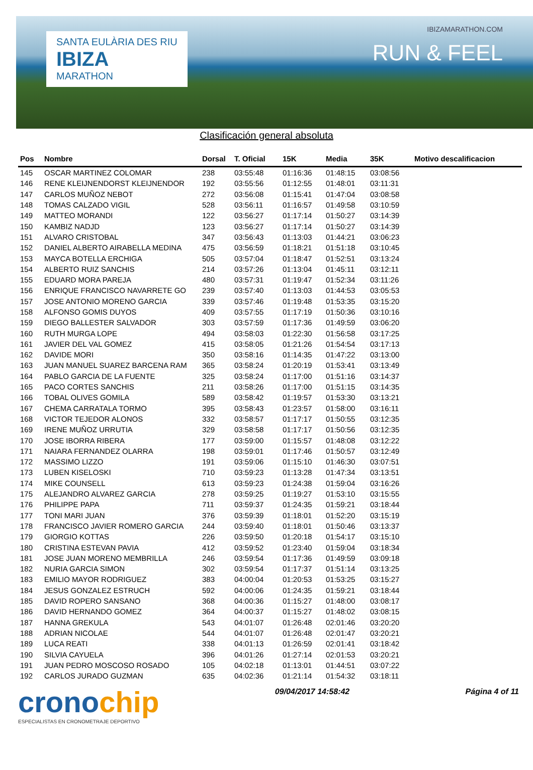SANTA EULÀRIA DES RIU
IBIZA
MARATHON
IBIZAMARATHON.COM
RUN & FEEL
Clasificación general absoluta
| Pos | Nombre | Dorsal | T. Oficial | 15K | Media | 35K | Motivo descalificacion |
| --- | --- | --- | --- | --- | --- | --- | --- |
| 145 | OSCAR MARTINEZ COLOMAR | 238 | 03:55:48 | 01:16:36 | 01:48:15 | 03:08:56 | |
| 146 | RENE KLEIJNENDORST KLEIJNENDOR | 192 | 03:55:56 | 01:12:55 | 01:48:01 | 03:11:31 | |
| 147 | CARLOS MUÑOZ NEBOT | 272 | 03:56:08 | 01:15:41 | 01:47:04 | 03:08:58 | |
| 148 | TOMAS CALZADO VIGIL | 528 | 03:56:11 | 01:16:57 | 01:49:58 | 03:10:59 | |
| 149 | MATTEO MORANDI | 122 | 03:56:27 | 01:17:14 | 01:50:27 | 03:14:39 | |
| 150 | KAMBIZ NADJD | 123 | 03:56:27 | 01:17:14 | 01:50:27 | 03:14:39 | |
| 151 | ALVARO CRISTOBAL | 347 | 03:56:43 | 01:13:03 | 01:44:21 | 03:06:23 | |
| 152 | DANIEL ALBERTO AIRABELLA MEDINA | 475 | 03:56:59 | 01:18:21 | 01:51:18 | 03:10:45 | |
| 153 | MAYCA BOTELLA ERCHIGA | 505 | 03:57:04 | 01:18:47 | 01:52:51 | 03:13:24 | |
| 154 | ALBERTO RUIZ SANCHIS | 214 | 03:57:26 | 01:13:04 | 01:45:11 | 03:12:11 | |
| 155 | EDUARD MORA PAREJA | 480 | 03:57:31 | 01:19:47 | 01:52:34 | 03:11:26 | |
| 156 | ENRIQUE FRANCISCO NAVARRETE GO | 239 | 03:57:40 | 01:13:03 | 01:44:53 | 03:05:53 | |
| 157 | JOSE ANTONIO MORENO GARCIA | 339 | 03:57:46 | 01:19:48 | 01:53:35 | 03:15:20 | |
| 158 | ALFONSO GOMIS DUYOS | 409 | 03:57:55 | 01:17:19 | 01:50:36 | 03:10:16 | |
| 159 | DIEGO BALLESTER SALVADOR | 303 | 03:57:59 | 01:17:36 | 01:49:59 | 03:06:20 | |
| 160 | RUTH MURGA LOPE | 494 | 03:58:03 | 01:22:30 | 01:56:58 | 03:17:25 | |
| 161 | JAVIER DEL VAL GOMEZ | 415 | 03:58:05 | 01:21:26 | 01:54:54 | 03:17:13 | |
| 162 | DAVIDE MORI | 350 | 03:58:16 | 01:14:35 | 01:47:22 | 03:13:00 | |
| 163 | JUAN MANUEL SUAREZ BARCENA RAM | 365 | 03:58:24 | 01:20:19 | 01:53:41 | 03:13:49 | |
| 164 | PABLO GARCIA DE LA FUENTE | 325 | 03:58:24 | 01:17:00 | 01:51:16 | 03:14:37 | |
| 165 | PACO CORTES SANCHIS | 211 | 03:58:26 | 01:17:00 | 01:51:15 | 03:14:35 | |
| 166 | TOBAL OLIVES GOMILA | 589 | 03:58:42 | 01:19:57 | 01:53:30 | 03:13:21 | |
| 167 | CHEMA CARRATALA TORMO | 395 | 03:58:43 | 01:23:57 | 01:58:00 | 03:16:11 | |
| 168 | VICTOR TEJEDOR ALONOS | 332 | 03:58:57 | 01:17:17 | 01:50:55 | 03:12:35 | |
| 169 | IRENE MUÑOZ URRUTIA | 329 | 03:58:58 | 01:17:17 | 01:50:56 | 03:12:35 | |
| 170 | JOSE IBORRA RIBERA | 177 | 03:59:00 | 01:15:57 | 01:48:08 | 03:12:22 | |
| 171 | NAIARA FERNANDEZ OLARRA | 198 | 03:59:01 | 01:17:46 | 01:50:57 | 03:12:49 | |
| 172 | MASSIMO LIZZO | 191 | 03:59:06 | 01:15:10 | 01:46:30 | 03:07:51 | |
| 173 | LUBEN KISELOSKI | 710 | 03:59:23 | 01:13:28 | 01:47:34 | 03:13:51 | |
| 174 | MIKE COUNSELL | 613 | 03:59:23 | 01:24:38 | 01:59:04 | 03:16:26 | |
| 175 | ALEJANDRO ALVAREZ GARCIA | 278 | 03:59:25 | 01:19:27 | 01:53:10 | 03:15:55 | |
| 176 | PHILIPPE PAPA | 711 | 03:59:37 | 01:24:35 | 01:59:21 | 03:18:44 | |
| 177 | TONI MARI JUAN | 376 | 03:59:39 | 01:18:01 | 01:52:20 | 03:15:19 | |
| 178 | FRANCISCO JAVIER ROMERO GARCIA | 244 | 03:59:40 | 01:18:01 | 01:50:46 | 03:13:37 | |
| 179 | GIORGIO KOTTAS | 226 | 03:59:50 | 01:20:18 | 01:54:17 | 03:15:10 | |
| 180 | CRISTINA ESTEVAN PAVIA | 412 | 03:59:52 | 01:23:40 | 01:59:04 | 03:18:34 | |
| 181 | JOSE JUAN MORENO MEMBRILLA | 246 | 03:59:54 | 01:17:36 | 01:49:59 | 03:09:18 | |
| 182 | NURIA GARCIA SIMON | 302 | 03:59:54 | 01:17:37 | 01:51:14 | 03:13:25 | |
| 183 | EMILIO MAYOR RODRIGUEZ | 383 | 04:00:04 | 01:20:53 | 01:53:25 | 03:15:27 | |
| 184 | JESUS GONZALEZ ESTRUCH | 592 | 04:00:06 | 01:24:35 | 01:59:21 | 03:18:44 | |
| 185 | DAVID ROPERO SANSANO | 368 | 04:00:36 | 01:15:27 | 01:48:00 | 03:08:17 | |
| 186 | DAVID HERNANDO GOMEZ | 364 | 04:00:37 | 01:15:27 | 01:48:02 | 03:08:15 | |
| 187 | HANNA GREKULA | 543 | 04:01:07 | 01:26:48 | 02:01:46 | 03:20:20 | |
| 188 | ADRIAN NICOLAE | 544 | 04:01:07 | 01:26:48 | 02:01:47 | 03:20:21 | |
| 189 | LUCA REATI | 338 | 04:01:13 | 01:26:59 | 02:01:41 | 03:18:42 | |
| 190 | SILVIA CAYUELA | 396 | 04:01:26 | 01:27:14 | 02:01:53 | 03:20:21 | |
| 191 | JUAN PEDRO MOSCOSO ROSADO | 105 | 04:02:18 | 01:13:01 | 01:44:51 | 03:07:22 | |
| 192 | CARLOS JURADO GUZMAN | 635 | 04:02:36 | 01:21:14 | 01:54:32 | 03:18:11 | |
cronochip
ESPECIALISTAS EN CRONOMETRAJE DEPORTIVO
09/04/2017 14:58:42 Página 4 of 11